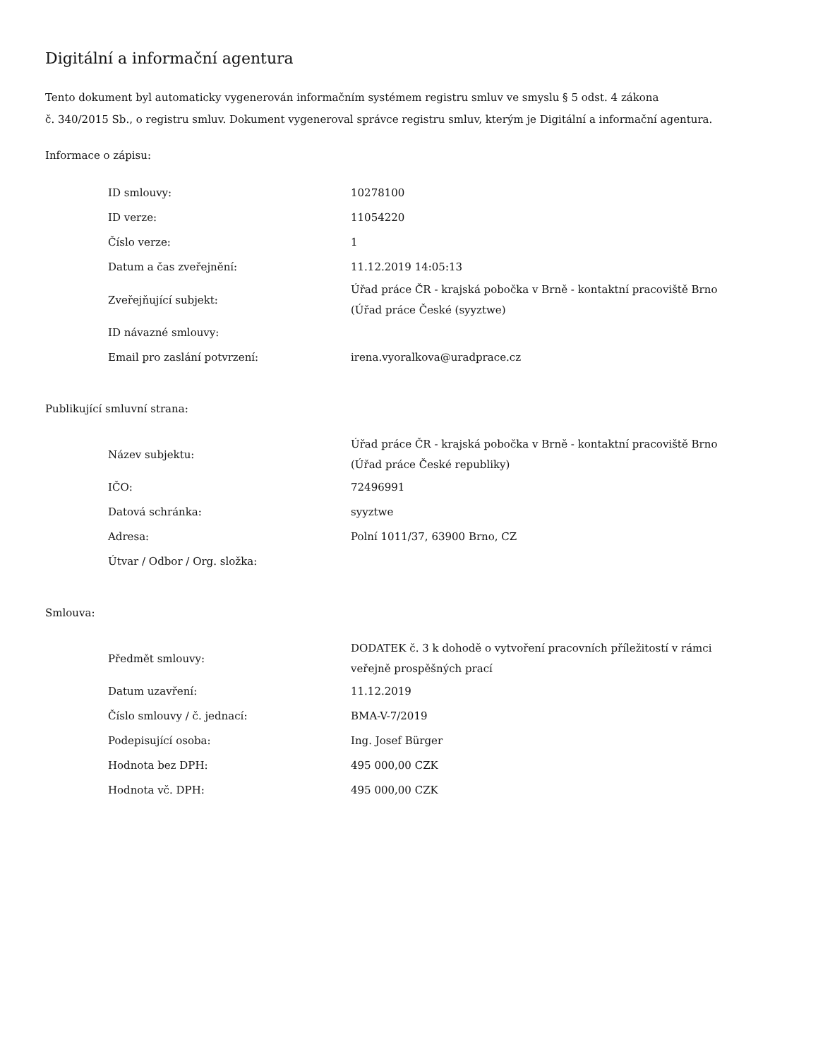Digitální a informační agentura
Tento dokument byl automaticky vygenerován informačním systémem registru smluv ve smyslu § 5 odst. 4 zákona
č. 340/2015 Sb., o registru smluv. Dokument vygeneroval správce registru smluv, kterým je Digitální a informační agentura.
Informace o zápisu:
| ID smlouvy: | 10278100 |
| ID verze: | 11054220 |
| Číslo verze: | 1 |
| Datum a čas zveřejnění: | 11.12.2019 14:05:13 |
| Zveřejňující subjekt: | Úřad práce ČR - krajská pobočka v Brně - kontaktní pracoviště Brno (Úřad práce České (syyztwe) |
| ID návazné smlouvy: | |
| Email pro zaslání potvrzení: | irena.vyoralkova@uradprace.cz |
Publikující smluvní strana:
| Název subjektu: | Úřad práce ČR - krajská pobočka v Brně - kontaktní pracoviště Brno (Úřad práce České republiky) |
| IČO: | 72496991 |
| Datová schránka: | syyztwe |
| Adresa: | Polní 1011/37, 63900 Brno, CZ |
| Útvar / Odbor / Org. složka: | |
Smlouva:
| Předmět smlouvy: | DODATEK č. 3 k dohodě o vytvoření pracovních příležitostí v rámci veřejně prospěšných prací |
| Datum uzavření: | 11.12.2019 |
| Číslo smlouvy / č. jednací: | BMA-V-7/2019 |
| Podepisující osoba: | Ing. Josef Bürger |
| Hodnota bez DPH: | 495 000,00 CZK |
| Hodnota vč. DPH: | 495 000,00 CZK |